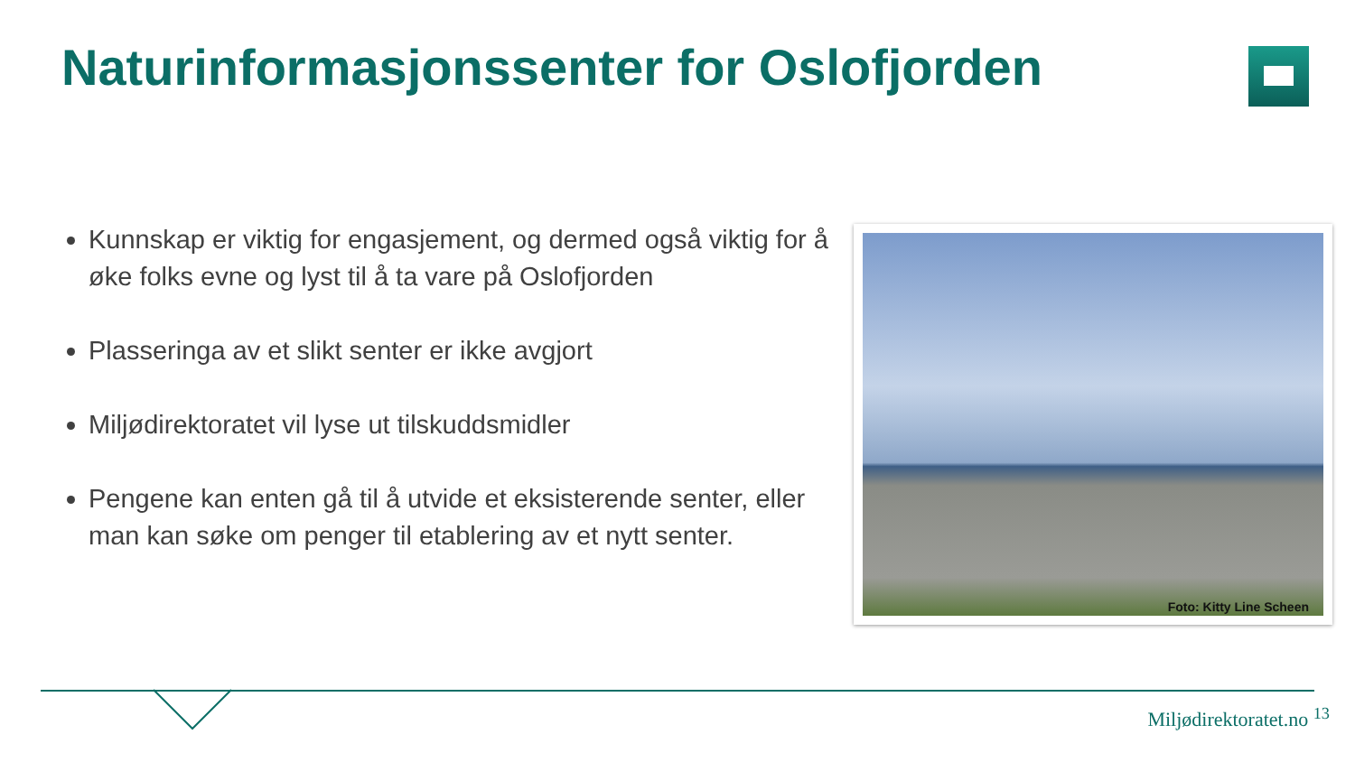Naturinformasjonssenter for Oslofjorden
Kunnskap er viktig for engasjement, og dermed også viktig for å øke folks evne og lyst til å ta vare på Oslofjorden
Plasseringa av et slikt senter er ikke avgjort
Miljødirektoratet vil lyse ut tilskuddsmidler
Pengene kan enten gå til å utvide et eksisterende senter, eller man kan søke om penger til etablering av et nytt senter.
Foto: Kitty Line Scheen
Miljødirektoratet.no <sup>13</sup>